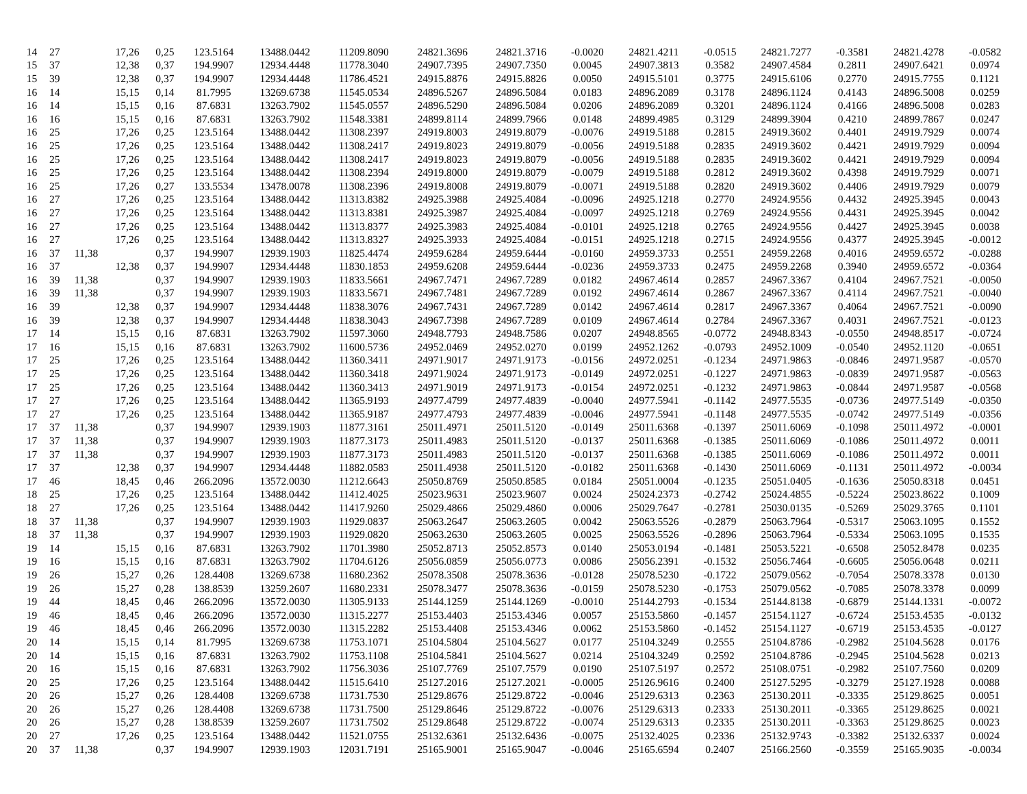| 14 | 27 | | 17,26 | 0,25 | 123.5164 | 13488.0442 | 11209.8090 | 24821.3696 | 24821.3716 | -0.0020 | 24821.4211 | -0.0515 | 24821.7277 | -0.3581 | 24821.4278 | -0.0582 |
| 15 | 37 | | 12,38 | 0,37 | 194.9907 | 12934.4448 | 11778.3040 | 24907.7395 | 24907.7350 | 0.0045 | 24907.3813 | 0.3582 | 24907.4584 | 0.2811 | 24907.6421 | 0.0974 |
| 15 | 39 | | 12,38 | 0,37 | 194.9907 | 12934.4448 | 11786.4521 | 24915.8876 | 24915.8826 | 0.0050 | 24915.5101 | 0.3775 | 24915.6106 | 0.2770 | 24915.7755 | 0.1121 |
| 16 | 14 | | 15,15 | 0,14 | 81.7995 | 13269.6738 | 11545.0534 | 24896.5267 | 24896.5084 | 0.0183 | 24896.2089 | 0.3178 | 24896.1124 | 0.4143 | 24896.5008 | 0.0259 |
| 16 | 14 | | 15,15 | 0,16 | 87.6831 | 13263.7902 | 11545.0557 | 24896.5290 | 24896.5084 | 0.0206 | 24896.2089 | 0.3201 | 24896.1124 | 0.4166 | 24896.5008 | 0.0283 |
| 16 | 16 | | 15,15 | 0,16 | 87.6831 | 13263.7902 | 11548.3381 | 24899.8114 | 24899.7966 | 0.0148 | 24899.4985 | 0.3129 | 24899.3904 | 0.4210 | 24899.7867 | 0.0247 |
| 16 | 25 | | 17,26 | 0,25 | 123.5164 | 13488.0442 | 11308.2397 | 24919.8003 | 24919.8079 | -0.0076 | 24919.5188 | 0.2815 | 24919.3602 | 0.4401 | 24919.7929 | 0.0074 |
| 16 | 25 | | 17,26 | 0,25 | 123.5164 | 13488.0442 | 11308.2417 | 24919.8023 | 24919.8079 | -0.0056 | 24919.5188 | 0.2835 | 24919.3602 | 0.4421 | 24919.7929 | 0.0094 |
| 16 | 25 | | 17,26 | 0,25 | 123.5164 | 13488.0442 | 11308.2417 | 24919.8023 | 24919.8079 | -0.0056 | 24919.5188 | 0.2835 | 24919.3602 | 0.4421 | 24919.7929 | 0.0094 |
| 16 | 25 | | 17,26 | 0,25 | 123.5164 | 13488.0442 | 11308.2394 | 24919.8000 | 24919.8079 | -0.0079 | 24919.5188 | 0.2812 | 24919.3602 | 0.4398 | 24919.7929 | 0.0071 |
| 16 | 25 | | 17,26 | 0,27 | 133.5534 | 13478.0078 | 11308.2396 | 24919.8008 | 24919.8079 | -0.0071 | 24919.5188 | 0.2820 | 24919.3602 | 0.4406 | 24919.7929 | 0.0079 |
| 16 | 27 | | 17,26 | 0,25 | 123.5164 | 13488.0442 | 11313.8382 | 24925.3988 | 24925.4084 | -0.0096 | 24925.1218 | 0.2770 | 24924.9556 | 0.4432 | 24925.3945 | 0.0043 |
| 16 | 27 | | 17,26 | 0,25 | 123.5164 | 13488.0442 | 11313.8381 | 24925.3987 | 24925.4084 | -0.0097 | 24925.1218 | 0.2769 | 24924.9556 | 0.4431 | 24925.3945 | 0.0042 |
| 16 | 27 | | 17,26 | 0,25 | 123.5164 | 13488.0442 | 11313.8377 | 24925.3983 | 24925.4084 | -0.0101 | 24925.1218 | 0.2765 | 24924.9556 | 0.4427 | 24925.3945 | 0.0038 |
| 16 | 27 | | 17,26 | 0,25 | 123.5164 | 13488.0442 | 11313.8327 | 24925.3933 | 24925.4084 | -0.0151 | 24925.1218 | 0.2715 | 24924.9556 | 0.4377 | 24925.3945 | -0.0012 |
| 16 | 37 | 11,38 | | 0,37 | 194.9907 | 12939.1903 | 11825.4474 | 24959.6284 | 24959.6444 | -0.0160 | 24959.3733 | 0.2551 | 24959.2268 | 0.4016 | 24959.6572 | -0.0288 |
| 16 | 37 | | 12,38 | 0,37 | 194.9907 | 12934.4448 | 11830.1853 | 24959.6208 | 24959.6444 | -0.0236 | 24959.3733 | 0.2475 | 24959.2268 | 0.3940 | 24959.6572 | -0.0364 |
| 16 | 39 | 11,38 | | 0,37 | 194.9907 | 12939.1903 | 11833.5661 | 24967.7471 | 24967.7289 | 0.0182 | 24967.4614 | 0.2857 | 24967.3367 | 0.4104 | 24967.7521 | -0.0050 |
| 16 | 39 | 11,38 | | 0,37 | 194.9907 | 12939.1903 | 11833.5671 | 24967.7481 | 24967.7289 | 0.0192 | 24967.4614 | 0.2867 | 24967.3367 | 0.4114 | 24967.7521 | -0.0040 |
| 16 | 39 | | 12,38 | 0,37 | 194.9907 | 12934.4448 | 11838.3076 | 24967.7431 | 24967.7289 | 0.0142 | 24967.4614 | 0.2817 | 24967.3367 | 0.4064 | 24967.7521 | -0.0090 |
| 16 | 39 | | 12,38 | 0,37 | 194.9907 | 12934.4448 | 11838.3043 | 24967.7398 | 24967.7289 | 0.0109 | 24967.4614 | 0.2784 | 24967.3367 | 0.4031 | 24967.7521 | -0.0123 |
| 17 | 14 | | 15,15 | 0,16 | 87.6831 | 13263.7902 | 11597.3060 | 24948.7793 | 24948.7586 | 0.0207 | 24948.8565 | -0.0772 | 24948.8343 | -0.0550 | 24948.8517 | -0.0724 |
| 17 | 16 | | 15,15 | 0,16 | 87.6831 | 13263.7902 | 11600.5736 | 24952.0469 | 24952.0270 | 0.0199 | 24952.1262 | -0.0793 | 24952.1009 | -0.0540 | 24952.1120 | -0.0651 |
| 17 | 25 | | 17,26 | 0,25 | 123.5164 | 13488.0442 | 11360.3411 | 24971.9017 | 24971.9173 | -0.0156 | 24972.0251 | -0.1234 | 24971.9863 | -0.0846 | 24971.9587 | -0.0570 |
| 17 | 25 | | 17,26 | 0,25 | 123.5164 | 13488.0442 | 11360.3418 | 24971.9024 | 24971.9173 | -0.0149 | 24972.0251 | -0.1227 | 24971.9863 | -0.0839 | 24971.9587 | -0.0563 |
| 17 | 25 | | 17,26 | 0,25 | 123.5164 | 13488.0442 | 11360.3413 | 24971.9019 | 24971.9173 | -0.0154 | 24972.0251 | -0.1232 | 24971.9863 | -0.0844 | 24971.9587 | -0.0568 |
| 17 | 27 | | 17,26 | 0,25 | 123.5164 | 13488.0442 | 11365.9193 | 24977.4799 | 24977.4839 | -0.0040 | 24977.5941 | -0.1142 | 24977.5535 | -0.0736 | 24977.5149 | -0.0350 |
| 17 | 27 | | 17,26 | 0,25 | 123.5164 | 13488.0442 | 11365.9187 | 24977.4793 | 24977.4839 | -0.0046 | 24977.5941 | -0.1148 | 24977.5535 | -0.0742 | 24977.5149 | -0.0356 |
| 17 | 37 | 11,38 | | 0,37 | 194.9907 | 12939.1903 | 11877.3161 | 25011.4971 | 25011.5120 | -0.0149 | 25011.6368 | -0.1397 | 25011.6069 | -0.1098 | 25011.4972 | -0.0001 |
| 17 | 37 | 11,38 | | 0,37 | 194.9907 | 12939.1903 | 11877.3173 | 25011.4983 | 25011.5120 | -0.0137 | 25011.6368 | -0.1385 | 25011.6069 | -0.1086 | 25011.4972 | 0.0011 |
| 17 | 37 | 11,38 | | 0,37 | 194.9907 | 12939.1903 | 11877.3173 | 25011.4983 | 25011.5120 | -0.0137 | 25011.6368 | -0.1385 | 25011.6069 | -0.1086 | 25011.4972 | 0.0011 |
| 17 | 37 | | 12,38 | 0,37 | 194.9907 | 12934.4448 | 11882.0583 | 25011.4938 | 25011.5120 | -0.0182 | 25011.6368 | -0.1430 | 25011.6069 | -0.1131 | 25011.4972 | -0.0034 |
| 17 | 46 | | 18,45 | 0,46 | 266.2096 | 13572.0030 | 11212.6643 | 25050.8769 | 25050.8585 | 0.0184 | 25051.0004 | -0.1235 | 25051.0405 | -0.1636 | 25050.8318 | 0.0451 |
| 18 | 25 | | 17,26 | 0,25 | 123.5164 | 13488.0442 | 11412.4025 | 25023.9631 | 25023.9607 | 0.0024 | 25024.2373 | -0.2742 | 25024.4855 | -0.5224 | 25023.8622 | 0.1009 |
| 18 | 27 | | 17,26 | 0,25 | 123.5164 | 13488.0442 | 11417.9260 | 25029.4866 | 25029.4860 | 0.0006 | 25029.7647 | -0.2781 | 25030.0135 | -0.5269 | 25029.3765 | 0.1101 |
| 18 | 37 | 11,38 | | 0,37 | 194.9907 | 12939.1903 | 11929.0837 | 25063.2647 | 25063.2605 | 0.0042 | 25063.5526 | -0.2879 | 25063.7964 | -0.5317 | 25063.1095 | 0.1552 |
| 18 | 37 | 11,38 | | 0,37 | 194.9907 | 12939.1903 | 11929.0820 | 25063.2630 | 25063.2605 | 0.0025 | 25063.5526 | -0.2896 | 25063.7964 | -0.5334 | 25063.1095 | 0.1535 |
| 19 | 14 | | 15,15 | 0,16 | 87.6831 | 13263.7902 | 11701.3980 | 25052.8713 | 25052.8573 | 0.0140 | 25053.0194 | -0.1481 | 25053.5221 | -0.6508 | 25052.8478 | 0.0235 |
| 19 | 16 | | 15,15 | 0,16 | 87.6831 | 13263.7902 | 11704.6126 | 25056.0859 | 25056.0773 | 0.0086 | 25056.2391 | -0.1532 | 25056.7464 | -0.6605 | 25056.0648 | 0.0211 |
| 19 | 26 | | 15,27 | 0,26 | 128.4408 | 13269.6738 | 11680.2362 | 25078.3508 | 25078.3636 | -0.0128 | 25078.5230 | -0.1722 | 25079.0562 | -0.7054 | 25078.3378 | 0.0130 |
| 19 | 26 | | 15,27 | 0,28 | 138.8539 | 13259.2607 | 11680.2331 | 25078.3477 | 25078.3636 | -0.0159 | 25078.5230 | -0.1753 | 25079.0562 | -0.7085 | 25078.3378 | 0.0099 |
| 19 | 44 | | 18,45 | 0,46 | 266.2096 | 13572.0030 | 11305.9133 | 25144.1259 | 25144.1269 | -0.0010 | 25144.2793 | -0.1534 | 25144.8138 | -0.6879 | 25144.1331 | -0.0072 |
| 19 | 46 | | 18,45 | 0,46 | 266.2096 | 13572.0030 | 11315.2277 | 25153.4403 | 25153.4346 | 0.0057 | 25153.5860 | -0.1457 | 25154.1127 | -0.6724 | 25153.4535 | -0.0132 |
| 19 | 46 | | 18,45 | 0,46 | 266.2096 | 13572.0030 | 11315.2282 | 25153.4408 | 25153.4346 | 0.0062 | 25153.5860 | -0.1452 | 25154.1127 | -0.6719 | 25153.4535 | -0.0127 |
| 20 | 14 | | 15,15 | 0,14 | 81.7995 | 13269.6738 | 11753.1071 | 25104.5804 | 25104.5627 | 0.0177 | 25104.3249 | 0.2555 | 25104.8786 | -0.2982 | 25104.5628 | 0.0176 |
| 20 | 14 | | 15,15 | 0,16 | 87.6831 | 13263.7902 | 11753.1108 | 25104.5841 | 25104.5627 | 0.0214 | 25104.3249 | 0.2592 | 25104.8786 | -0.2945 | 25104.5628 | 0.0213 |
| 20 | 16 | | 15,15 | 0,16 | 87.6831 | 13263.7902 | 11756.3036 | 25107.7769 | 25107.7579 | 0.0190 | 25107.5197 | 0.2572 | 25108.0751 | -0.2982 | 25107.7560 | 0.0209 |
| 20 | 25 | | 17,26 | 0,25 | 123.5164 | 13488.0442 | 11515.6410 | 25127.2016 | 25127.2021 | -0.0005 | 25126.9616 | 0.2400 | 25127.5295 | -0.3279 | 25127.1928 | 0.0088 |
| 20 | 26 | | 15,27 | 0,26 | 128.4408 | 13269.6738 | 11731.7530 | 25129.8676 | 25129.8722 | -0.0046 | 25129.6313 | 0.2363 | 25130.2011 | -0.3335 | 25129.8625 | 0.0051 |
| 20 | 26 | | 15,27 | 0,26 | 128.4408 | 13269.6738 | 11731.7500 | 25129.8646 | 25129.8722 | -0.0076 | 25129.6313 | 0.2333 | 25130.2011 | -0.3365 | 25129.8625 | 0.0021 |
| 20 | 26 | | 15,27 | 0,28 | 138.8539 | 13259.2607 | 11731.7502 | 25129.8648 | 25129.8722 | -0.0074 | 25129.6313 | 0.2335 | 25130.2011 | -0.3363 | 25129.8625 | 0.0023 |
| 20 | 27 | | 17,26 | 0,25 | 123.5164 | 13488.0442 | 11521.0755 | 25132.6361 | 25132.6436 | -0.0075 | 25132.4025 | 0.2336 | 25132.9743 | -0.3382 | 25132.6337 | 0.0024 |
| 20 | 37 | 11,38 | | 0,37 | 194.9907 | 12939.1903 | 12031.7191 | 25165.9001 | 25165.9047 | -0.0046 | 25165.6594 | 0.2407 | 25166.2560 | -0.3559 | 25165.9035 | -0.0034 |